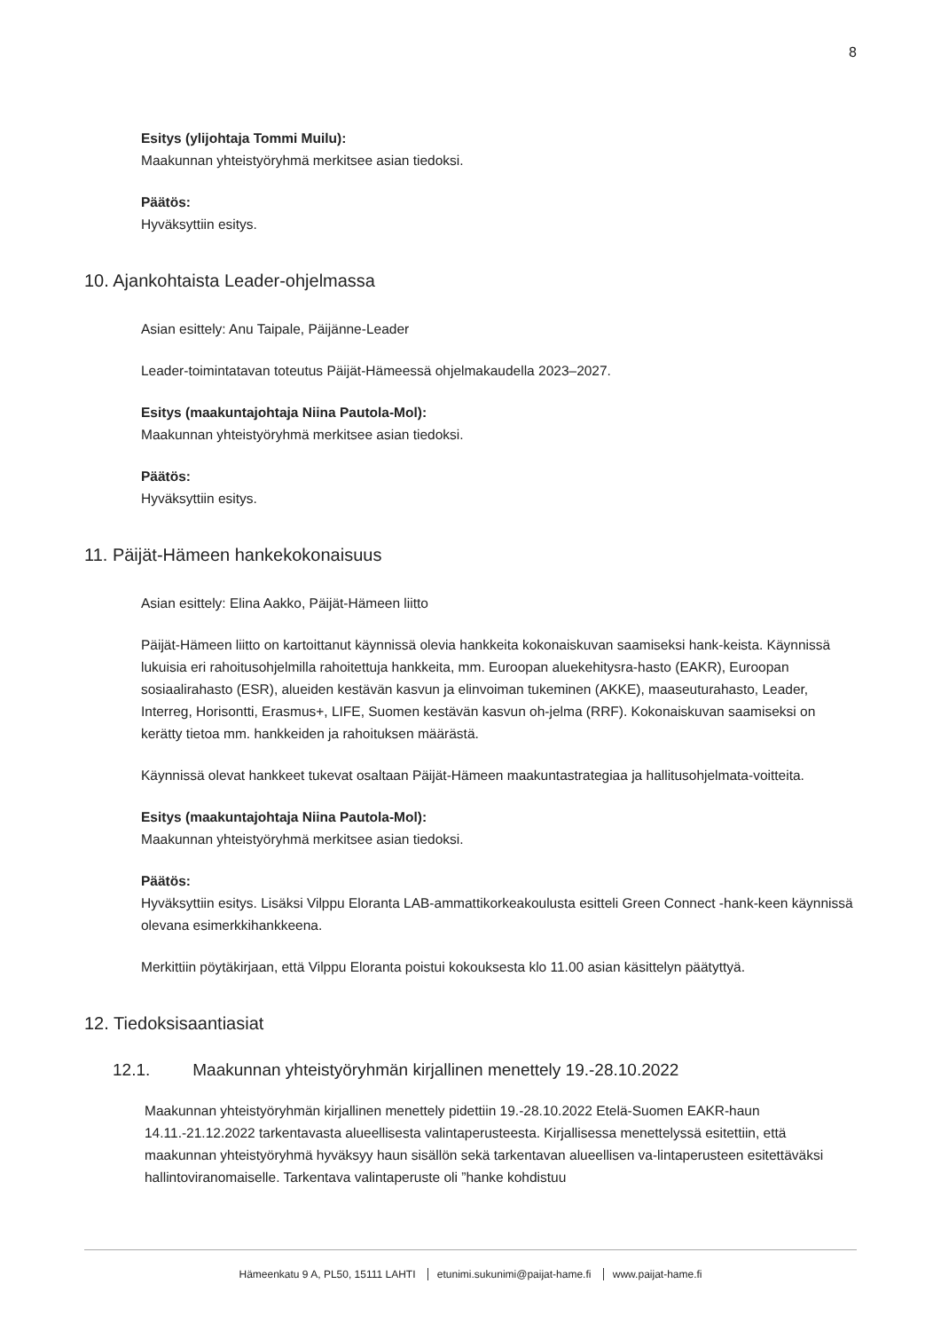8
Esitys (ylijohtaja Tommi Muilu):
Maakunnan yhteistyöryhmä merkitsee asian tiedoksi.
Päätös:
Hyväksyttiin esitys.
10. Ajankohtaista Leader-ohjelmassa
Asian esittely: Anu Taipale, Päijänne-Leader
Leader-toimintatavan toteutus Päijät-Hämeessä ohjelmakaudella 2023–2027.
Esitys (maakuntajohtaja Niina Pautola-Mol):
Maakunnan yhteistyöryhmä merkitsee asian tiedoksi.
Päätös:
Hyväksyttiin esitys.
11. Päijät-Hämeen hankekokonaisuus
Asian esittely: Elina Aakko, Päijät-Hämeen liitto
Päijät-Hämeen liitto on kartoittanut käynnissä olevia hankkeita kokonaiskuvan saamiseksi hank-keista. Käynnissä lukuisia eri rahoitusohjelmilla rahoitettuja hankkeita, mm. Euroopan aluekehitysra-hasto (EAKR), Euroopan sosiaalirahasto (ESR), alueiden kestävän kasvun ja elinvoiman tukeminen (AKKE), maaseuturahasto, Leader, Interreg, Horisontti, Erasmus+, LIFE, Suomen kestävän kasvun oh-jelma (RRF). Kokonaiskuvan saamiseksi on kerätty tietoa mm. hankkeiden ja rahoituksen määrästä.
Käynnissä olevat hankkeet tukevat osaltaan Päijät-Hämeen maakuntastrategiaa ja hallitusohjelmata-voitteita.
Esitys (maakuntajohtaja Niina Pautola-Mol):
Maakunnan yhteistyöryhmä merkitsee asian tiedoksi.
Päätös:
Hyväksyttiin esitys. Lisäksi Vilppu Eloranta LAB-ammattikorkeakoulusta esitteli Green Connect -hank-keen käynnissä olevana esimerkkihankkeena.
Merkittiin pöytäkirjaan, että Vilppu Eloranta poistui kokouksesta klo 11.00 asian käsittelyn päätyttyä.
12. Tiedoksisaantiasiat
12.1. Maakunnan yhteistyöryhmän kirjallinen menettely 19.-28.10.2022
Maakunnan yhteistyöryhmän kirjallinen menettely pidettiin 19.-28.10.2022 Etelä-Suomen EAKR-haun 14.11.-21.12.2022 tarkentavasta alueellisesta valintaperusteesta. Kirjallisessa menettelyssä esitettiin, että maakunnan yhteistyöryhmä hyväksyy haun sisällön sekä tarkentavan alueellisen va-lintaperusteen esitettäväksi hallintoviranomaiselle. Tarkentava valintaperuste oli ”hanke kohdistuu
Hämeenkatu 9 A, PL50, 15111 LAHTI etunimi.sukunimi@paijat-hame.fi www.paijat-hame.fi